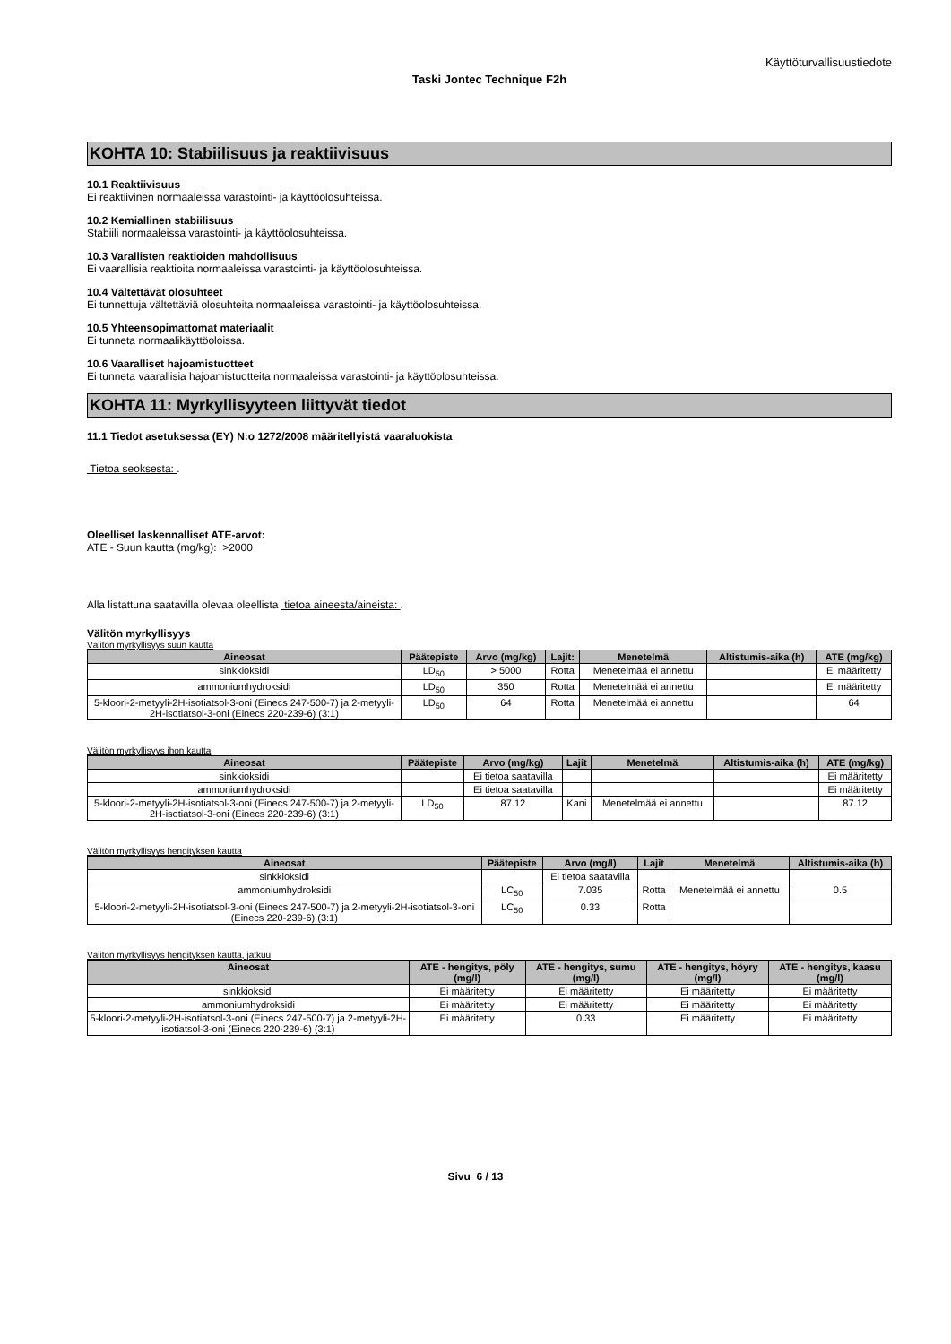Käyttöturvallisuustiedote
Taski Jontec Technique F2h
KOHTA 10: Stabiilisuus ja reaktiivisuus
10.1 Reaktiivisuus
Ei reaktiivinen normaaleissa varastointi- ja käyttöolosuhteissa.
10.2 Kemiallinen stabiilisuus
Stabiili normaaleissa varastointi- ja käyttöolosuhteissa.
10.3 Varallisten reaktioiden mahdollisuus
Ei vaarallisia reaktioita normaaleissa varastointi- ja käyttöolosuhteissa.
10.4 Vältettävät olosuhteet
Ei tunnettuja vältettäviä olosuhteita normaaleissa varastointi- ja käyttöolosuhteissa.
10.5 Yhteensopimattomat materiaalit
Ei tunneta normaalikäyttöoloissa.
10.6 Vaaralliset hajoamistuotteet
Ei tunneta vaarallisia hajoamistuotteita normaaleissa varastointi- ja käyttöolosuhteissa.
KOHTA 11: Myrkyllisyyteen liittyvät tiedot
11.1 Tiedot asetuksessa (EY) N:o 1272/2008 määritellyistä vaaraluokista
Tietoa seoksesta: .
Oleelliset laskennalliset ATE-arvot:
ATE - Suun kautta (mg/kg): >2000
Alla listattuna saatavilla olevaa oleellista tietoa aineesta/aineista: .
Välitön myrkyllisyys
Välitön myrkyllisyys suun kautta
| Aineosat | Päätepiste | Arvo (mg/kg) | Lajit: | Menetelmä | Altistumis-aika (h) | ATE (mg/kg) |
| --- | --- | --- | --- | --- | --- | --- |
| sinkkioksidi | LD<sub>50</sub> | > 5000 | Rotta | Menetelmää ei annettu | | Ei määritetty |
| ammoniumhydroksidi | LD<sub>50</sub> | 350 | Rotta | Menetelmää ei annettu | | Ei määritetty |
| 5-kloori-2-metyyli-2H-isotiatsol-3-oni (Einecs 247-500-7) ja 2-metyyli-2H-isotiatsol-3-oni (Einecs 220-239-6) (3:1) | LD<sub>50</sub> | 64 | Rotta | Menetelmää ei annettu | | 64 |
Välitön myrkyllisyys ihon kautta
| Aineosat | Päätepiste | Arvo (mg/kg) | Lajit | Menetelmä | Altistumis-aika (h) | ATE (mg/kg) |
| --- | --- | --- | --- | --- | --- | --- |
| sinkkioksidi | | Ei tietoa saatavilla | | | | Ei määritetty |
| ammoniumhydroksidi | | Ei tietoa saatavilla | | | | Ei määritetty |
| 5-kloori-2-metyyli-2H-isotiatsol-3-oni (Einecs 247-500-7) ja 2-metyyli-2H-isotiatsol-3-oni (Einecs 220-239-6) (3:1) | LD<sub>50</sub> | 87.12 | Kani | Menetelmää ei annettu | | 87.12 |
Välitön myrkyllisyys hengityksen kautta
| Aineosat | Päätepiste | Arvo (mg/l) | Lajit | Menetelmä | Altistumis-aika (h) |
| --- | --- | --- | --- | --- | --- |
| sinkkioksidi | | Ei tietoa saatavilla | | | |
| ammoniumhydroksidi | LC<sub>50</sub> | 7.035 | Rotta | Menetelmää ei annettu | 0.5 |
| 5-kloori-2-metyyli-2H-isotiatsol-3-oni (Einecs 247-500-7) ja 2-metyyli-2H-isotiatsol-3-oni (Einecs 220-239-6) (3:1) | LC<sub>50</sub> | 0.33 | Rotta | | |
Välitön myrkyllisyys hengityksen kautta, jatkuu
| Aineosat | ATE - hengitys, pöly (mg/l) | ATE - hengitys, sumu (mg/l) | ATE - hengitys, höyry (mg/l) | ATE - hengitys, kaasu (mg/l) |
| --- | --- | --- | --- | --- |
| sinkkioksidi | Ei määritetty | Ei määritetty | Ei määritetty | Ei määritetty |
| ammoniumhydroksidi | Ei määritetty | Ei määritetty | Ei määritetty | Ei määritetty |
| 5-kloori-2-metyyli-2H-isotiatsol-3-oni (Einecs 247-500-7) ja 2-metyyli-2H-isotiatsol-3-oni (Einecs 220-239-6) (3:1) | Ei määritetty | 0.33 | Ei määritetty | Ei määritetty |
Sivu 6 / 13